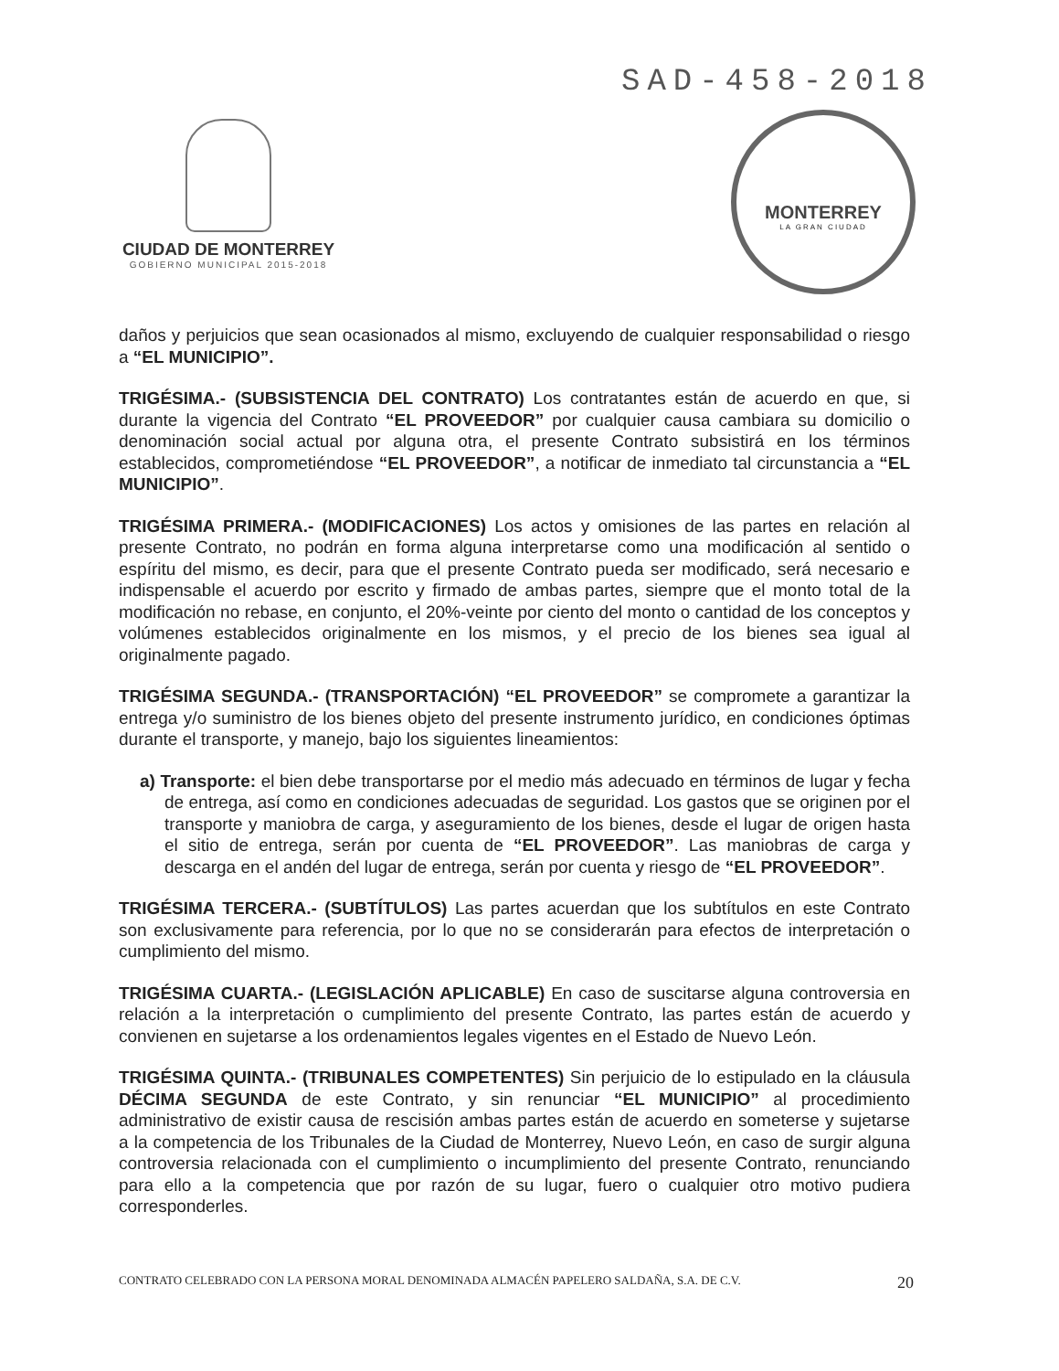SAD-458-2018
CIUDAD DE MONTERREY
GOBIERNO MUNICIPAL 2015-2018
MONTERREY
LA GRAN CIUDAD
daños y perjuicios que sean ocasionados al mismo, excluyendo de cualquier responsabilidad o riesgo a “EL MUNICIPIO”.
TRIGÉSIMA.- (SUBSISTENCIA DEL CONTRATO) Los contratantes están de acuerdo en que, si durante la vigencia del Contrato “EL PROVEEDOR” por cualquier causa cambiara su domicilio o denominación social actual por alguna otra, el presente Contrato subsistirá en los términos establecidos, comprometiéndose “EL PROVEEDOR”, a notificar de inmediato tal circunstancia a “EL MUNICIPIO”.
TRIGÉSIMA PRIMERA.- (MODIFICACIONES) Los actos y omisiones de las partes en relación al presente Contrato, no podrán en forma alguna interpretarse como una modificación al sentido o espíritu del mismo, es decir, para que el presente Contrato pueda ser modificado, será necesario e indispensable el acuerdo por escrito y firmado de ambas partes, siempre que el monto total de la modificación no rebase, en conjunto, el 20%-veinte por ciento del monto o cantidad de los conceptos y volúmenes establecidos originalmente en los mismos, y el precio de los bienes sea igual al originalmente pagado.
TRIGÉSIMA SEGUNDA.- (TRANSPORTACIÓN) “EL PROVEEDOR” se compromete a garantizar la entrega y/o suministro de los bienes objeto del presente instrumento jurídico, en condiciones óptimas durante el transporte, y manejo, bajo los siguientes lineamientos:
a) Transporte: el bien debe transportarse por el medio más adecuado en términos de lugar y fecha de entrega, así como en condiciones adecuadas de seguridad. Los gastos que se originen por el transporte y maniobra de carga, y aseguramiento de los bienes, desde el lugar de origen hasta el sitio de entrega, serán por cuenta de “EL PROVEEDOR”. Las maniobras de carga y descarga en el andén del lugar de entrega, serán por cuenta y riesgo de “EL PROVEEDOR”.
TRIGÉSIMA TERCERA.- (SUBTÍTULOS) Las partes acuerdan que los subtítulos en este Contrato son exclusivamente para referencia, por lo que no se considerarán para efectos de interpretación o cumplimiento del mismo.
TRIGÉSIMA CUARTA.- (LEGISLACIÓN APLICABLE) En caso de suscitarse alguna controversia en relación a la interpretación o cumplimiento del presente Contrato, las partes están de acuerdo y convienen en sujetarse a los ordenamientos legales vigentes en el Estado de Nuevo León.
TRIGÉSIMA QUINTA.- (TRIBUNALES COMPETENTES) Sin perjuicio de lo estipulado en la cláusula DÉCIMA SEGUNDA de este Contrato, y sin renunciar “EL MUNICIPIO” al procedimiento administrativo de existir causa de rescisión ambas partes están de acuerdo en someterse y sujetarse a la competencia de los Tribunales de la Ciudad de Monterrey, Nuevo León, en caso de surgir alguna controversia relacionada con el cumplimiento o incumplimiento del presente Contrato, renunciando para ello a la competencia que por razón de su lugar, fuero o cualquier otro motivo pudiera corresponderles.
CONTRATO CELEBRADO CON LA PERSONA MORAL DENOMINADA ALMACÉN PAPELERO SALDAÑA, S.A. DE C.V. 20